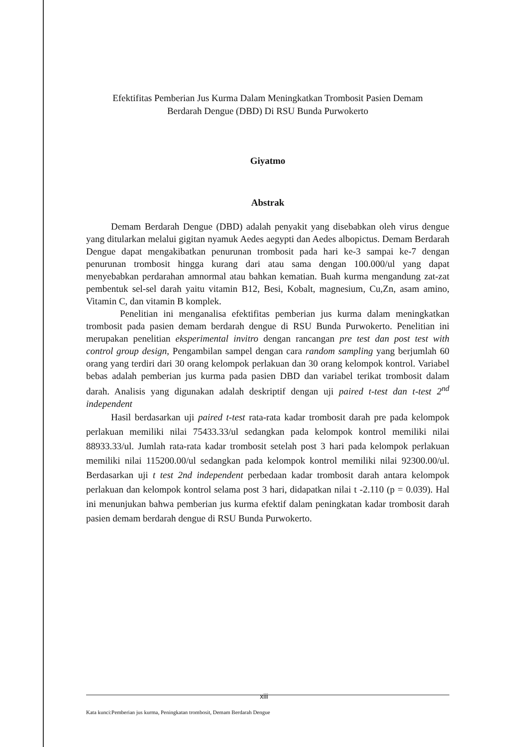Efektifitas Pemberian Jus Kurma Dalam Meningkatkan Trombosit Pasien Demam
Berdarah Dengue (DBD) Di RSU Bunda Purwokerto
Giyatmo
Abstrak
Demam Berdarah Dengue (DBD) adalah penyakit yang disebabkan oleh virus dengue yang ditularkan melalui gigitan nyamuk Aedes aegypti dan Aedes albopictus. Demam Berdarah Dengue dapat mengakibatkan penurunan trombosit pada hari ke-3 sampai ke-7 dengan penurunan trombosit hingga kurang dari atau sama dengan 100.000/ul yang dapat menyebabkan perdarahan amnormal atau bahkan kematian. Buah kurma mengandung zat-zat pembentuk sel-sel darah yaitu vitamin B12, Besi, Kobalt, magnesium, Cu,Zn, asam amino, Vitamin C, dan vitamin B komplek.
Penelitian ini menganalisa efektifitas pemberian jus kurma dalam meningkatkan trombosit pada pasien demam berdarah dengue di RSU Bunda Purwokerto. Penelitian ini merupakan penelitian eksperimental invitro dengan rancangan pre test dan post test with control group design, Pengambilan sampel dengan cara random sampling yang berjumlah 60 orang yang terdiri dari 30 orang kelompok perlakuan dan 30 orang kelompok kontrol. Variabel bebas adalah pemberian jus kurma pada pasien DBD dan variabel terikat trombosit dalam darah. Analisis yang digunakan adalah deskriptif dengan uji paired t-test dan t-test 2<sup>nd</sup> independent
Hasil berdasarkan uji paired t-test rata-rata kadar trombosit darah pre pada kelompok perlakuan memiliki nilai 75433.33/ul sedangkan pada kelompok kontrol memiliki nilai 88933.33/ul. Jumlah rata-rata kadar trombosit setelah post 3 hari pada kelompok perlakuan memiliki nilai 115200.00/ul sedangkan pada kelompok kontrol memiliki nilai 92300.00/ul. Berdasarkan uji t test 2nd independent perbedaan kadar trombosit darah antara kelompok perlakuan dan kelompok kontrol selama post 3 hari, didapatkan nilai t -2.110 (p = 0.039). Hal ini menunjukan bahwa pemberian jus kurma efektif dalam peningkatan kadar trombosit darah pasien demam berdarah dengue di RSU Bunda Purwokerto.
Kata kunci:Pemberian jus kurma, Peningkatan trombosit, Demam Berdarah Dengue
xiii